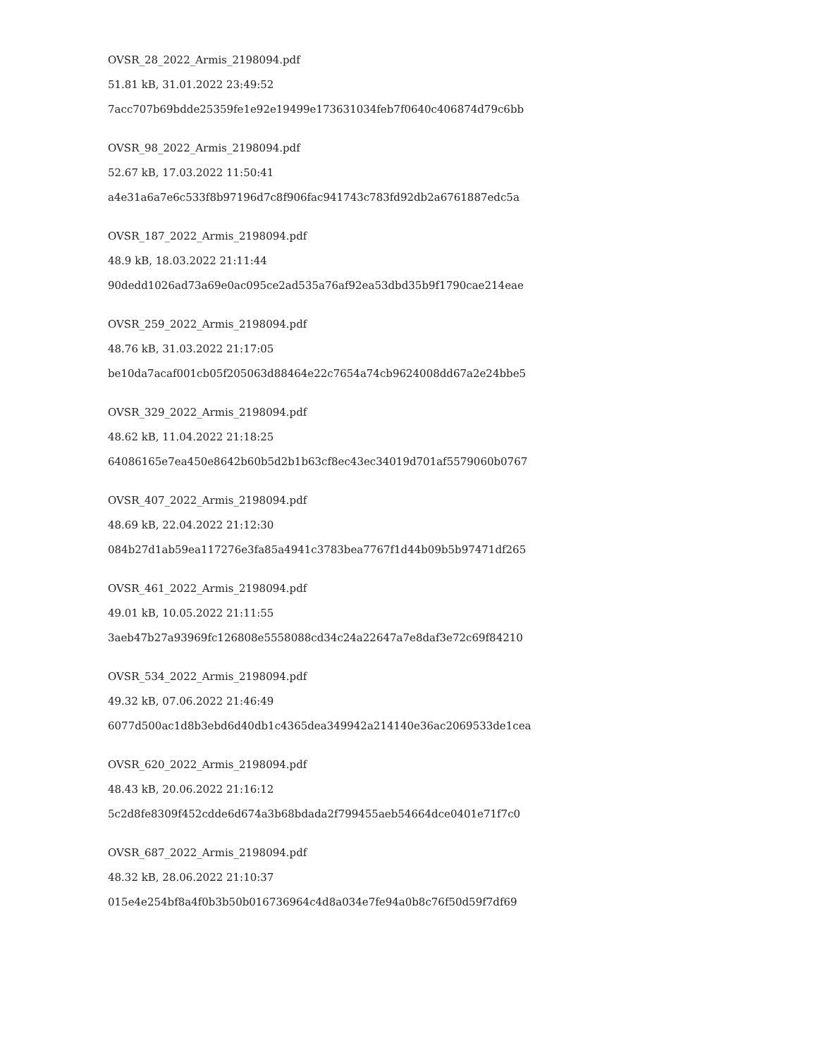OVSR_28_2022_Armis_2198094.pdf
51.81 kB, 31.01.2022 23:49:52
7acc707b69bdde25359fe1e92e19499e173631034feb7f0640c406874d79c6bb
OVSR_98_2022_Armis_2198094.pdf
52.67 kB, 17.03.2022 11:50:41
a4e31a6a7e6c533f8b97196d7c8f906fac941743c783fd92db2a6761887edc5a
OVSR_187_2022_Armis_2198094.pdf
48.9 kB, 18.03.2022 21:11:44
90dedd1026ad73a69e0ac095ce2ad535a76af92ea53dbd35b9f1790cae214eae
OVSR_259_2022_Armis_2198094.pdf
48.76 kB, 31.03.2022 21:17:05
be10da7acaf001cb05f205063d88464e22c7654a74cb9624008dd67a2e24bbe5
OVSR_329_2022_Armis_2198094.pdf
48.62 kB, 11.04.2022 21:18:25
64086165e7ea450e8642b60b5d2b1b63cf8ec43ec34019d701af5579060b0767
OVSR_407_2022_Armis_2198094.pdf
48.69 kB, 22.04.2022 21:12:30
084b27d1ab59ea117276e3fa85a4941c3783bea7767f1d44b09b5b97471df265
OVSR_461_2022_Armis_2198094.pdf
49.01 kB, 10.05.2022 21:11:55
3aeb47b27a93969fc126808e5558088cd34c24a22647a7e8daf3e72c69f84210
OVSR_534_2022_Armis_2198094.pdf
49.32 kB, 07.06.2022 21:46:49
6077d500ac1d8b3ebd6d40db1c4365dea349942a214140e36ac2069533de1cea
OVSR_620_2022_Armis_2198094.pdf
48.43 kB, 20.06.2022 21:16:12
5c2d8fe8309f452cdde6d674a3b68bdada2f799455aeb54664dce0401e71f7c0
OVSR_687_2022_Armis_2198094.pdf
48.32 kB, 28.06.2022 21:10:37
015e4e254bf8a4f0b3b50b016736964c4d8a034e7fe94a0b8c76f50d59f7df69